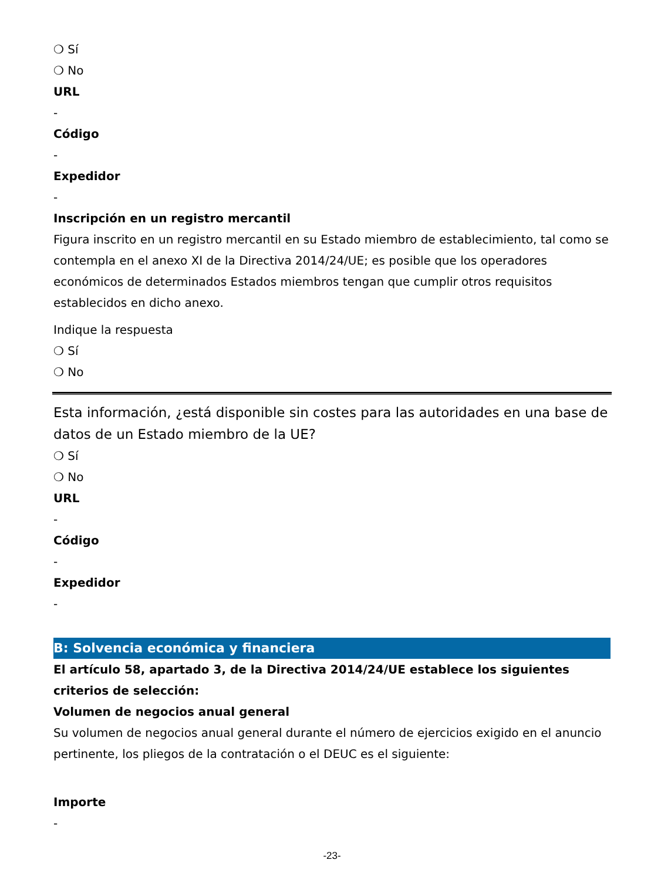❍ Sí
❍ No
URL
-
Código
-
Expedidor
-
Inscripción en un registro mercantil
Figura inscrito en un registro mercantil en su Estado miembro de establecimiento, tal como se contempla en el anexo XI de la Directiva 2014/24/UE; es posible que los operadores económicos de determinados Estados miembros tengan que cumplir otros requisitos establecidos en dicho anexo.
Indique la respuesta
❍ Sí
❍ No
Esta información, ¿está disponible sin costes para las autoridades en una base de datos de un Estado miembro de la UE?
❍ Sí
❍ No
URL
-
Código
-
Expedidor
-
B: Solvencia económica y financiera
El artículo 58, apartado 3, de la Directiva 2014/24/UE establece los siguientes criterios de selección:
Volumen de negocios anual general
Su volumen de negocios anual general durante el número de ejercicios exigido en el anuncio pertinente, los pliegos de la contratación o el DEUC es el siguiente:
Importe
-
-23-